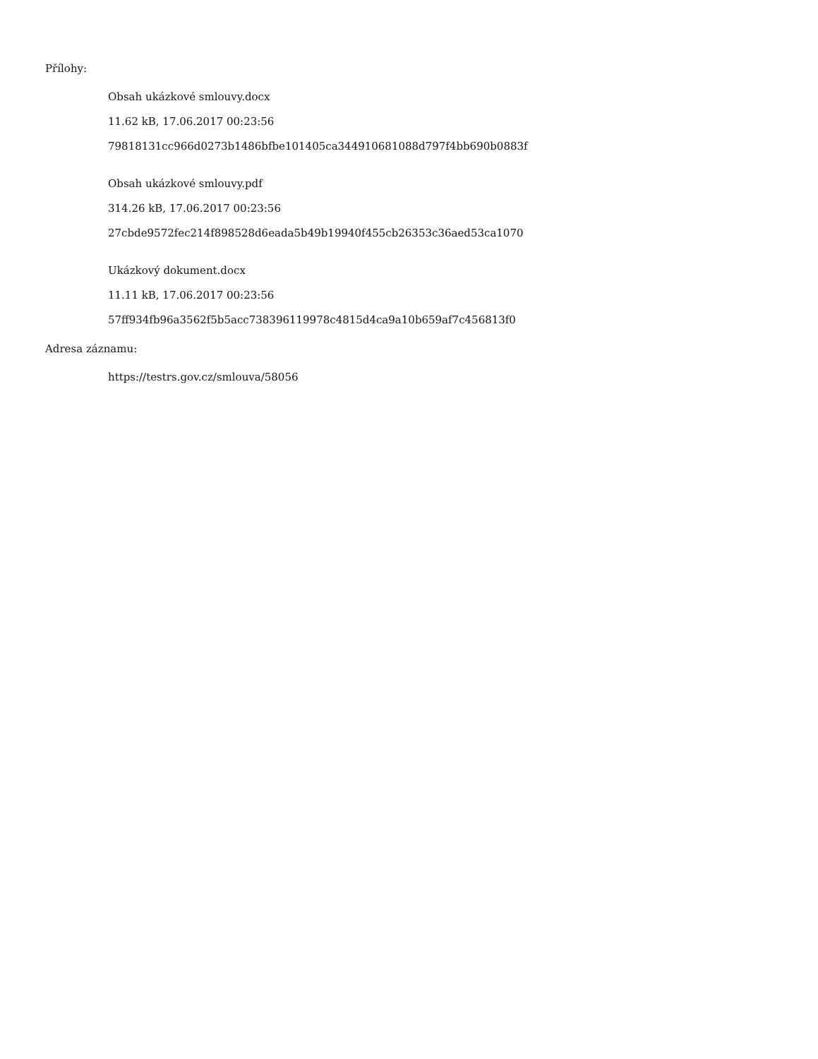Přílohy:
Obsah ukázkové smlouvy.docx
11.62 kB, 17.06.2017 00:23:56
79818131cc966d0273b1486bfbe101405ca344910681088d797f4bb690b0883f
Obsah ukázkové smlouvy.pdf
314.26 kB, 17.06.2017 00:23:56
27cbde9572fec214f898528d6eada5b49b19940f455cb26353c36aed53ca1070
Ukázkový dokument.docx
11.11 kB, 17.06.2017 00:23:56
57ff934fb96a3562f5b5acc738396119978c4815d4ca9a10b659af7c456813f0
Adresa záznamu:
https://testrs.gov.cz/smlouva/58056